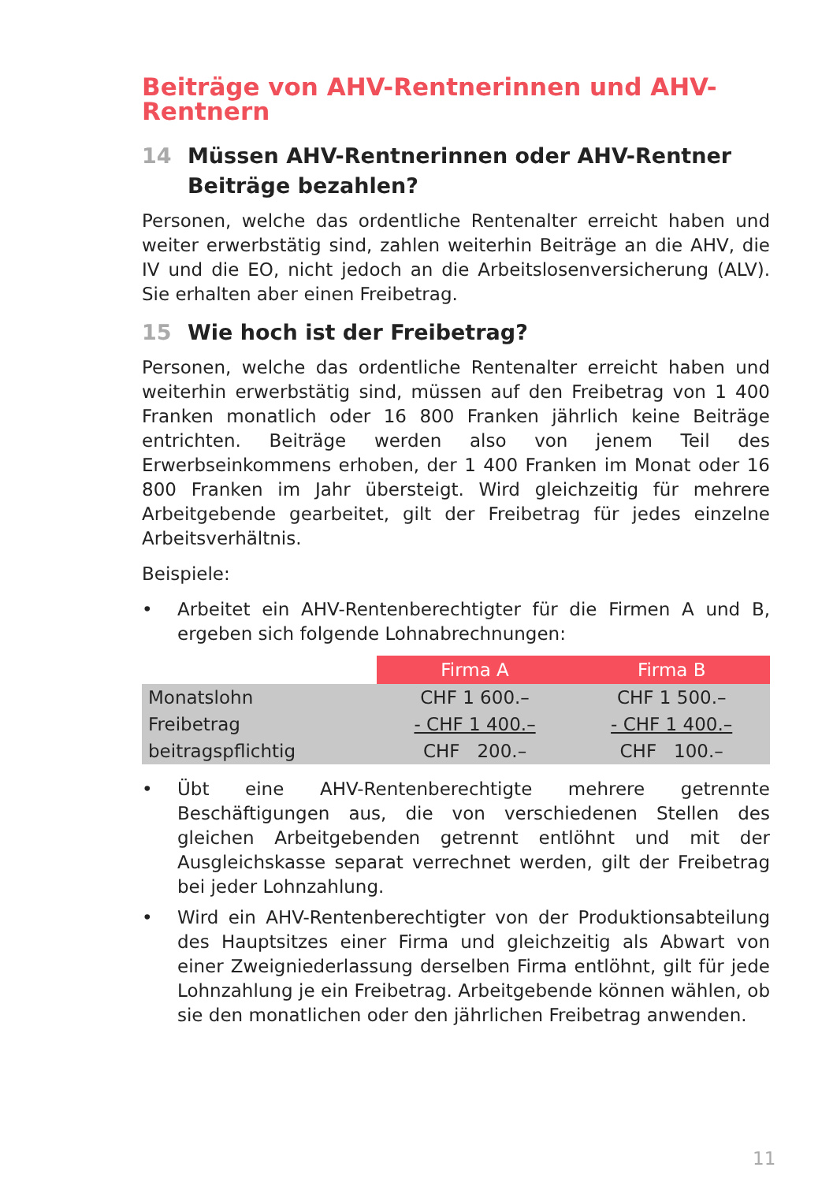Beiträge von AHV-Rentnerinnen und AHV-Rentnern
14 Müssen AHV-Rentnerinnen oder AHV-Rentner Beiträge bezahlen?
Personen, welche das ordentliche Rentenalter erreicht haben und weiter erwerbstätig sind, zahlen weiterhin Beiträge an die AHV, die IV und die EO, nicht jedoch an die Arbeitslosenversicherung (ALV). Sie erhalten aber einen Freibetrag.
15 Wie hoch ist der Freibetrag?
Personen, welche das ordentliche Rentenalter erreicht haben und weiterhin erwerbstätig sind, müssen auf den Freibetrag von 1 400 Franken monatlich oder 16 800 Franken jährlich keine Beiträge entrichten. Beiträge werden also von jenem Teil des Erwerbseinkommens erhoben, der 1 400 Franken im Monat oder 16 800 Franken im Jahr übersteigt. Wird gleichzeitig für mehrere Arbeitgebende gearbeitet, gilt der Freibetrag für jedes einzelne Arbeitsverhältnis.
Beispiele:
• Arbeitet ein AHV-Rentenberechtigter für die Firmen A und B, ergeben sich folgende Lohnabrechnungen:
| | Firma A | Firma B |
| --- | --- | --- |
| Monatslohn | CHF 1 600.– | CHF 1 500.– |
| Freibetrag | - CHF 1 400.– | - CHF 1 400.– |
| beitragspflichtig | CHF 200.– | CHF 100.– |
• Übt eine AHV-Rentenberechtigte mehrere getrennte Beschäftigungen aus, die von verschiedenen Stellen des gleichen Arbeitgebenden getrennt entlöhnt und mit der Ausgleichskasse separat verrechnet werden, gilt der Freibetrag bei jeder Lohnzahlung.
• Wird ein AHV-Rentenberechtigter von der Produktionsabteilung des Hauptsitzes einer Firma und gleichzeitig als Abwart von einer Zweigniederlassung derselben Firma entlöhnt, gilt für jede Lohnzahlung je ein Freibetrag. Arbeitgebende können wählen, ob sie den monatlichen oder den jährlichen Freibetrag anwenden.
11